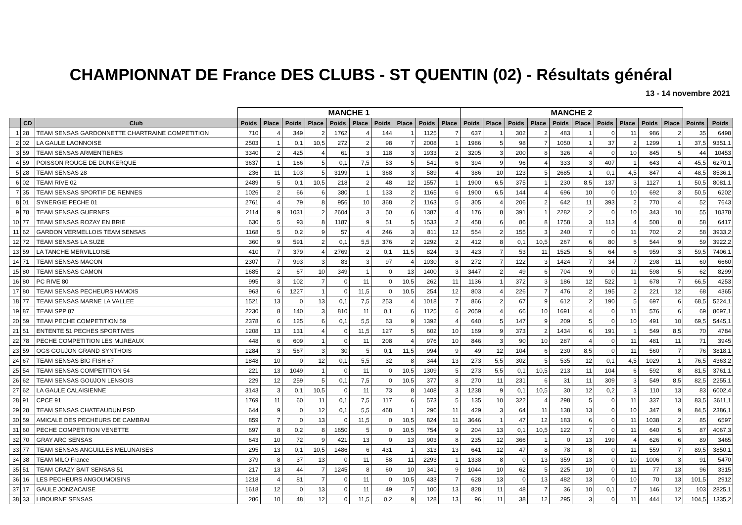CHAMPIONNAT DE France DES CLUBS - ST QUENTIN (02) - Résultats général
13 - 14 novembre 2021
| | | | MANCHE 1 | | | | | | | | | | MANCHE 2 | | | | | | | | | | | |
| --- | --- | --- | --- | --- | --- | --- | --- | --- | --- | --- | --- | --- | --- | --- | --- | --- | --- | --- | --- | --- | --- | --- | --- | --- |
| | CD | Club | Poids | Place | Poids | Place | Poids | Place | Poids | Place | Poids | Place | Poids | Place | Poids | Place | Poids | Place | Poids | Place | Poids | Place | Points | Poids |
| 1 | 28 | TEAM SENSAS GARDONNETTE CHARTRAINE COMPETITION | 710 | 4 | 349 | 2 | 1762 | 4 | 144 | 1 | 1125 | 7 | 637 | 1 | 302 | 2 | 483 | 1 | 0 | 11 | 986 | 2 | 35 | 6498 |
| 2 | 02 | LA GAULE LAONNOISE | 2503 | 1 | 0,1 | 10,5 | 272 | 2 | 98 | 7 | 2008 | 1 | 1986 | 5 | 98 | 7 | 1050 | 1 | 37 | 2 | 1299 | 1 | 37,5 | 9351,1 |
| 3 | 59 | TEAM SENSAS ARMENTIERES | 3340 | 2 | 425 | 4 | 61 | 3 | 118 | 3 | 1933 | 2 | 3205 | 3 | 200 | 8 | 326 | 4 | 0 | 10 | 845 | 5 | 44 | 10453 |
| 4 | 59 | POISSON ROUGE DE DUNKERQUE | 3637 | 1 | 166 | 5 | 0,1 | 7,5 | 53 | 5 | 541 | 6 | 394 | 9 | 96 | 4 | 333 | 3 | 407 | 1 | 643 | 4 | 45,5 | 6270,1 |
| 5 | 28 | TEAM SENSAS 28 | 236 | 11 | 103 | 5 | 3199 | 1 | 368 | 3 | 589 | 4 | 386 | 10 | 123 | 5 | 2685 | 1 | 0,1 | 4,5 | 847 | 4 | 48,5 | 8536,1 |
| 6 | 02 | TEAM RIVE 02 | 2489 | 5 | 0,1 | 10,5 | 218 | 2 | 48 | 12 | 1557 | 1 | 1900 | 6,5 | 375 | 1 | 230 | 8,5 | 137 | 3 | 1127 | 1 | 50,5 | 8081,1 |
| 7 | 35 | TEAM SENSAS SPORTIF DE RENNES | 1026 | 2 | 66 | 6 | 380 | 1 | 133 | 2 | 1165 | 6 | 1900 | 6,5 | 144 | 4 | 696 | 10 | 0 | 10 | 692 | 3 | 50,5 | 6202 |
| 8 | 01 | SYNERGIE PECHE 01 | 2761 | 4 | 79 | 8 | 956 | 10 | 368 | 2 | 1163 | 5 | 305 | 4 | 206 | 2 | 642 | 11 | 393 | 2 | 770 | 4 | 52 | 7643 |
| 9 | 78 | TEAM SENSAS GUERNES | 2114 | 9 | 1031 | 2 | 2604 | 3 | 50 | 6 | 1387 | 4 | 176 | 8 | 391 | 1 | 2282 | 2 | 0 | 10 | 343 | 10 | 55 | 10378 |
| 10 | 77 | TEAM SENSAS ROZAY EN BRIE | 630 | 5 | 93 | 8 | 1187 | 9 | 51 | 5 | 1533 | 2 | 458 | 6 | 86 | 8 | 1758 | 3 | 113 | 4 | 508 | 8 | 58 | 6417 |
| 11 | 62 | GARDON VERMELLOIS TEAM SENSAS | 1168 | 5 | 0,2 | 9 | 57 | 4 | 246 | 3 | 811 | 12 | 554 | 2 | 155 | 3 | 240 | 7 | 0 | 11 | 702 | 2 | 58 | 3933,2 |
| 12 | 72 | TEAM SENSAS LA SUZE | 360 | 9 | 591 | 2 | 0,1 | 5,5 | 376 | 2 | 1292 | 2 | 412 | 8 | 0,1 | 10,5 | 267 | 6 | 80 | 5 | 544 | 9 | 59 | 3922,2 |
| 13 | 59 | LA TANCHE MERVILLOISE | 410 | 7 | 379 | 4 | 2769 | 2 | 0,1 | 11,5 | 824 | 3 | 423 | 7 | 53 | 11 | 1525 | 5 | 64 | 6 | 959 | 3 | 59,5 | 7406,1 |
| 14 | 71 | TEAM SENSAS MACON | 2307 | 7 | 993 | 3 | 83 | 3 | 97 | 4 | 1030 | 8 | 272 | 7 | 122 | 3 | 1424 | 7 | 34 | 7 | 298 | 11 | 60 | 6660 |
| 15 | 80 | TEAM SENSAS CAMON | 1685 | 2 | 67 | 10 | 349 | 1 | 0 | 13 | 1400 | 3 | 3447 | 2 | 49 | 6 | 704 | 9 | 0 | 11 | 598 | 5 | 62 | 8299 |
| 16 | 80 | PC RIVE 80 | 995 | 3 | 102 | 7 | 0 | 11 | 0 | 10,5 | 262 | 11 | 1136 | 1 | 372 | 3 | 186 | 12 | 522 | 1 | 678 | 7 | 66,5 | 4253 |
| 17 | 80 | TEAM SENSAS PECHEURS HAMOIS | 963 | 6 | 1227 | 1 | 0 | 11,5 | 0 | 10,5 | 254 | 12 | 803 | 4 | 226 | 7 | 476 | 2 | 195 | 2 | 221 | 12 | 68 | 4365 |
| 18 | 77 | TEAM SENSAS MARNE LA VALLEE | 1521 | 13 | 0 | 13 | 0,1 | 7,5 | 253 | 4 | 1018 | 7 | 866 | 2 | 67 | 9 | 612 | 2 | 190 | 5 | 697 | 6 | 68,5 | 5224,1 |
| 19 | 87 | TEAM SPP 87 | 2230 | 8 | 140 | 3 | 810 | 11 | 0,1 | 6 | 1125 | 6 | 2059 | 4 | 66 | 10 | 1691 | 4 | 0 | 11 | 576 | 6 | 69 | 8697,1 |
| 20 | 59 | TEAM PECHE COMPETITION 59 | 2378 | 6 | 125 | 6 | 0,1 | 5,5 | 63 | 9 | 1392 | 4 | 640 | 5 | 147 | 9 | 209 | 5 | 0 | 10 | 491 | 10 | 69,5 | 5445,1 |
| 21 | 51 | ENTENTE 51 PECHES SPORTIVES | 1208 | 13 | 131 | 4 | 0 | 11,5 | 127 | 5 | 602 | 10 | 169 | 9 | 373 | 2 | 1434 | 6 | 191 | 1 | 549 | 8,5 | 70 | 4784 |
| 22 | 78 | PECHE COMPETITION LES MUREAUX | 448 | 6 | 609 | 1 | 0 | 11 | 208 | 4 | 976 | 10 | 846 | 3 | 90 | 10 | 287 | 4 | 0 | 11 | 481 | 11 | 71 | 3945 |
| 23 | 59 | OGS GOUJON GRAND SYNTHOIS | 1284 | 3 | 567 | 3 | 30 | 5 | 0,1 | 11,5 | 994 | 9 | 49 | 12 | 104 | 6 | 230 | 8,5 | 0 | 11 | 560 | 7 | 76 | 3818,1 |
| 24 | 67 | TEAM SENSAS BIG FISH 67 | 1848 | 10 | 0 | 12 | 0,1 | 5,5 | 32 | 8 | 344 | 13 | 273 | 5,5 | 302 | 5 | 535 | 12 | 0,1 | 4,5 | 1029 | 1 | 76,5 | 4363,2 |
| 25 | 54 | TEAM SENSAS COMPETITION 54 | 221 | 13 | 1049 | 1 | 0 | 11 | 0 | 10,5 | 1309 | 5 | 273 | 5,5 | 0,1 | 10,5 | 213 | 11 | 104 | 6 | 592 | 8 | 81,5 | 3761,1 |
| 26 | 62 | TEAM SENSAS GOUJON LENSOIS | 229 | 12 | 259 | 5 | 0,1 | 7,5 | 0 | 10,5 | 377 | 8 | 270 | 11 | 231 | 6 | 31 | 11 | 309 | 3 | 549 | 8,5 | 82,5 | 2255,1 |
| 27 | 62 | LA GAULE CALAISIENNE | 3143 | 3 | 0,1 | 10,5 | 0 | 11 | 73 | 8 | 1408 | 3 | 1238 | 9 | 0,1 | 10,5 | 30 | 12 | 0,2 | 3 | 110 | 13 | 83 | 6002,4 |
| 28 | 91 | CPCE 91 | 1769 | 11 | 60 | 11 | 0,1 | 7,5 | 117 | 6 | 573 | 5 | 135 | 10 | 322 | 4 | 298 | 5 | 0 | 11 | 337 | 13 | 83,5 | 3611,1 |
| 29 | 28 | TEAM SENSAS CHATEAUDUN PSD | 644 | 9 | 0 | 12 | 0,1 | 5,5 | 468 | 1 | 296 | 11 | 429 | 3 | 64 | 11 | 138 | 13 | 0 | 10 | 347 | 9 | 84,5 | 2386,1 |
| 30 | 59 | AMICALE DES PECHEURS DE CAMBRAI | 859 | 7 | 0 | 13 | 0 | 11,5 | 0 | 10,5 | 824 | 11 | 3646 | 1 | 47 | 12 | 183 | 6 | 0 | 11 | 1038 | 2 | 85 | 6597 |
| 31 | 60 | PECHE COMPETITION VENETTE | 697 | 8 | 0,2 | 8 | 1650 | 5 | 0 | 10,5 | 754 | 9 | 204 | 13 | 0,1 | 10,5 | 122 | 7 | 0 | 11 | 640 | 5 | 87 | 4067,3 |
| 32 | 70 | GRAY ARC SENSAS | 643 | 10 | 72 | 9 | 421 | 13 | 0 | 13 | 903 | 8 | 235 | 12 | 366 | 1 | 0 | 13 | 199 | 4 | 626 | 6 | 89 | 3465 |
| 33 | 77 | TEAM SENSAS ANGUILLES MELUNAISES | 295 | 13 | 0,1 | 10,5 | 1486 | 6 | 431 | 1 | 313 | 13 | 641 | 12 | 47 | 8 | 78 | 8 | 0 | 11 | 559 | 7 | 89,5 | 3850,1 |
| 34 | 38 | TEAM MILO France | 379 | 8 | 37 | 13 | 0 | 11 | 58 | 11 | 2293 | 1 | 1338 | 8 | 0 | 13 | 359 | 13 | 0 | 10 | 1006 | 3 | 91 | 5470 |
| 35 | 51 | TEAM CRAZY BAIT SENSAS 51 | 217 | 13 | 44 | 7 | 1245 | 8 | 60 | 10 | 341 | 9 | 1044 | 10 | 62 | 5 | 225 | 10 | 0 | 11 | 77 | 13 | 96 | 3315 |
| 36 | 16 | LES PECHEURS ANGOUMOISINS | 1218 | 4 | 81 | 7 | 0 | 11 | 0 | 10,5 | 433 | 7 | 628 | 13 | 0 | 13 | 482 | 13 | 0 | 10 | 70 | 13 | 101,5 | 2912 |
| 37 | 17 | GAULE JONZACAISE | 1618 | 12 | 0 | 13 | 0 | 11 | 49 | 7 | 100 | 13 | 828 | 11 | 48 | 7 | 36 | 10 | 0,1 | 7 | 146 | 12 | 103 | 2825,1 |
| 38 | 33 | LIBOURNE SENSAS | 286 | 10 | 48 | 12 | 0 | 11,5 | 0,2 | 9 | 128 | 13 | 96 | 11 | 38 | 12 | 295 | 3 | 0 | 11 | 444 | 12 | 104,5 | 1335,2 |